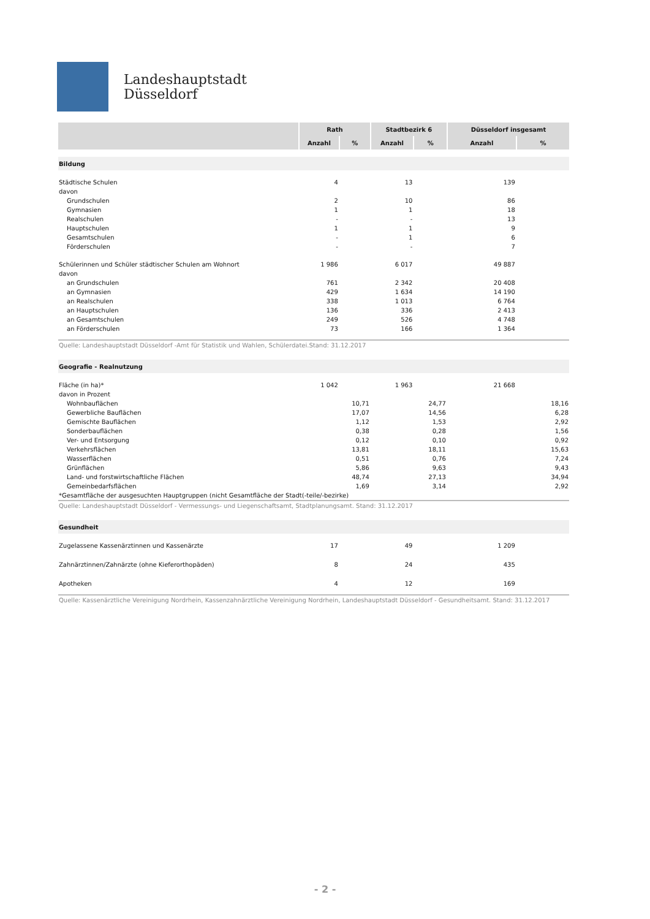Landeshauptstadt
Düsseldorf
| | Rath | | Stadtbezirk 6 | | Düsseldorf insgesamt | |
| --- | --- | --- | --- | --- | --- | --- |
| | Anzahl | % | Anzahl | % | Anzahl | % |
| Bildung | | | | | | |
| Städtische Schulen | 4 | | 13 | | 139 | |
| davon | | | | | | |
| Grundschulen | 2 | | 10 | | 86 | |
| Gymnasien | 1 | | 1 | | 18 | |
| Realschulen | - | | - | | 13 | |
| Hauptschulen | 1 | | 1 | | 9 | |
| Gesamtschulen | - | | 1 | | 6 | |
| Förderschulen | - | | - | | 7 | |
| Schülerinnen und Schüler städtischer Schulen am Wohnort | 1 986 | | 6 017 | | 49 887 | |
| davon | | | | | | |
| an Grundschulen | 761 | | 2 342 | | 20 408 | |
| an Gymnasien | 429 | | 1 634 | | 14 190 | |
| an Realschulen | 338 | | 1 013 | | 6 764 | |
| an Hauptschulen | 136 | | 336 | | 2 413 | |
| an Gesamtschulen | 249 | | 526 | | 4 748 | |
| an Förderschulen | 73 | | 166 | | 1 364 | |
| Quelle: Landeshauptstadt Düsseldorf -Amt für Statistik und Wahlen, Schülerdatei.Stand: 31.12.2017 | | | | | | |
| Geografie - Realnutzung | | | | | | |
| Fläche (in ha)* | 1 042 | | 1 963 | | 21 668 | |
| davon in Prozent | | | | | | |
| Wohnbauflächen | | 10,71 | | 24,77 | | 18,16 |
| Gewerbliche Bauflächen | | 17,07 | | 14,56 | | 6,28 |
| Gemischte Bauflächen | | 1,12 | | 1,53 | | 2,92 |
| Sonderbauflächen | | 0,38 | | 0,28 | | 1,56 |
| Ver- und Entsorgung | | 0,12 | | 0,10 | | 0,92 |
| Verkehrsflächen | | 13,81 | | 18,11 | | 15,63 |
| Wasserflächen | | 0,51 | | 0,76 | | 7,24 |
| Grünflächen | | 5,86 | | 9,63 | | 9,43 |
| Land- und forstwirtschaftliche Flächen | | 48,74 | | 27,13 | | 34,94 |
| Gemeinbedarfsflächen | | 1,69 | | 3,14 | | 2,92 |
| *Gesamtfläche der ausgesuchten Hauptgruppen (nicht Gesamtfläche der Stadt(-teile/-bezirke) | | | | | | |
| Quelle: Landeshauptstadt Düsseldorf - Vermessungs- und Liegenschaftsamt, Stadtplanungsamt. Stand: 31.12.2017 | | | | | | |
| Gesundheit | | | | | | |
| Zugelassene Kassenärztinnen und Kassenärzte | 17 | | 49 | | 1 209 | |
| Zahnärztinnen/Zahnärzte (ohne Kieferorthopäden) | 8 | | 24 | | 435 | |
| Apotheken | 4 | | 12 | | 169 | |
| Quelle: Kassenärztliche Vereinigung Nordrhein, Kassenzahnärztliche Vereinigung Nordrhein, Landeshauptstadt Düsseldorf - Gesundheitsamt. Stand: 31.12.2017 | | | | | | |
- 2 -